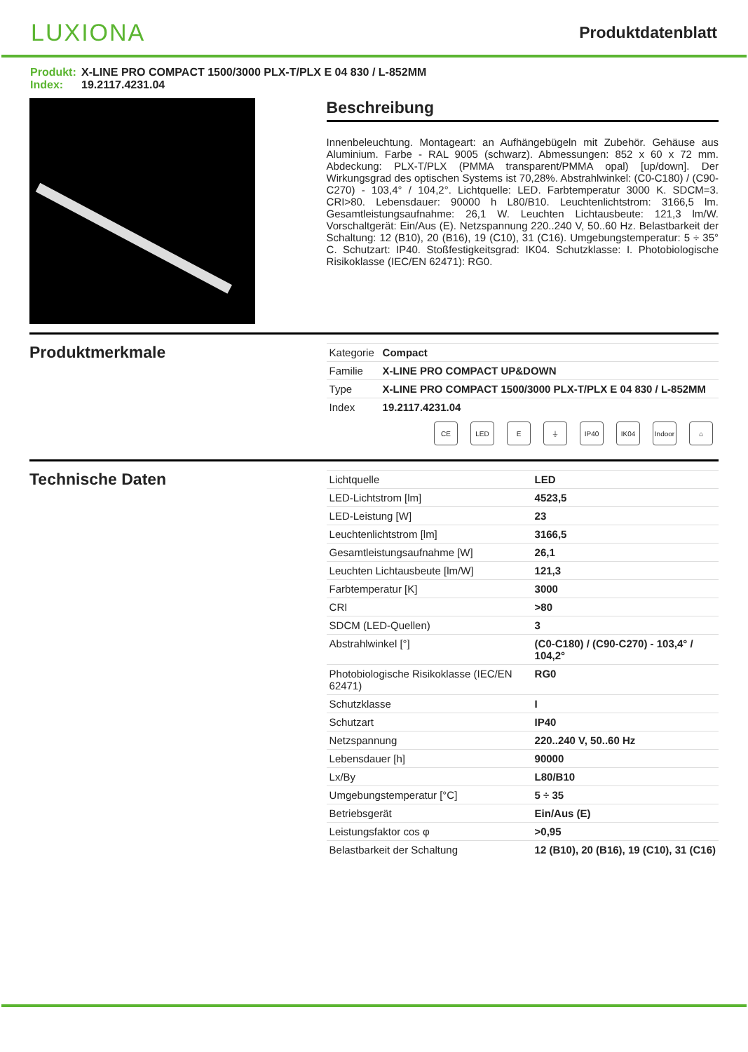LUXIONA
Produktdatenblatt
Produkt: X-LINE PRO COMPACT 1500/3000 PLX-T/PLX E 04 830 / L-852MM
Index: 19.2117.4231.04
Beschreibung
Innenbeleuchtung. Montageart: an Aufhängebügeln mit Zubehör. Gehäuse aus Aluminium. Farbe - RAL 9005 (schwarz). Abmessungen: 852 x 60 x 72 mm. Abdeckung: PLX-T/PLX (PMMA transparent/PMMA opal) [up/down]. Der Wirkungsgrad des optischen Systems ist 70,28%. Abstrahlwinkel: (C0-C180) / (C90-C270) - 103,4° / 104,2°. Lichtquelle: LED. Farbtemperatur 3000 K. SDCM=3. CRI>80. Lebensdauer: 90000 h L80/B10. Leuchtenlichtstrom: 3166,5 lm. Gesamtleistungsaufnahme: 26,1 W. Leuchten Lichtausbeute: 121,3 lm/W. Vorschaltgerät: Ein/Aus (E). Netzspannung 220..240 V, 50..60 Hz. Belastbarkeit der Schaltung: 12 (B10), 20 (B16), 19 (C10), 31 (C16). Umgebungstemperatur: 5 ÷ 35° C. Schutzart: IP40. Stoßfestigkeitsgrad: IK04. Schutzklasse: I. Photobiologische Risikoklasse (IEC/EN 62471): RG0.
Produktmerkmale
| Kategorie | Compact |
| Familie | X-LINE PRO COMPACT UP&DOWN |
| Type | X-LINE PRO COMPACT 1500/3000 PLX-T/PLX E 04 830 / L-852MM |
| Index | 19.2117.4231.04 |
CE LED E ⏚ IP40 IK04 Indoor
⌂
Technische Daten
| Lichtquelle | LED |
| LED-Lichtstrom [lm] | 4523,5 |
| LED-Leistung [W] | 23 |
| Leuchtenlichtstrom [lm] | 3166,5 |
| Gesamtleistungsaufnahme [W] | 26,1 |
| Leuchten Lichtausbeute [lm/W] | 121,3 |
| Farbtemperatur [K] | 3000 |
| CRI | >80 |
| SDCM (LED-Quellen) | 3 |
| Abstrahlwinkel [°] | (C0-C180) / (C90-C270) - 103,4° / 104,2° |
| Photobiologische Risikoklasse (IEC/EN 62471) | RG0 |
| Schutzklasse | I |
| Schutzart | IP40 |
| Netzspannung | 220..240 V, 50..60 Hz |
| Lebensdauer [h] | 90000 |
| Lx/By | L80/B10 |
| Umgebungstemperatur [°C] | 5 ÷ 35 |
| Betriebsgerät | Ein/Aus (E) |
| Leistungsfaktor cos φ | >0,95 |
| Belastbarkeit der Schaltung | 12 (B10), 20 (B16), 19 (C10), 31 (C16) |